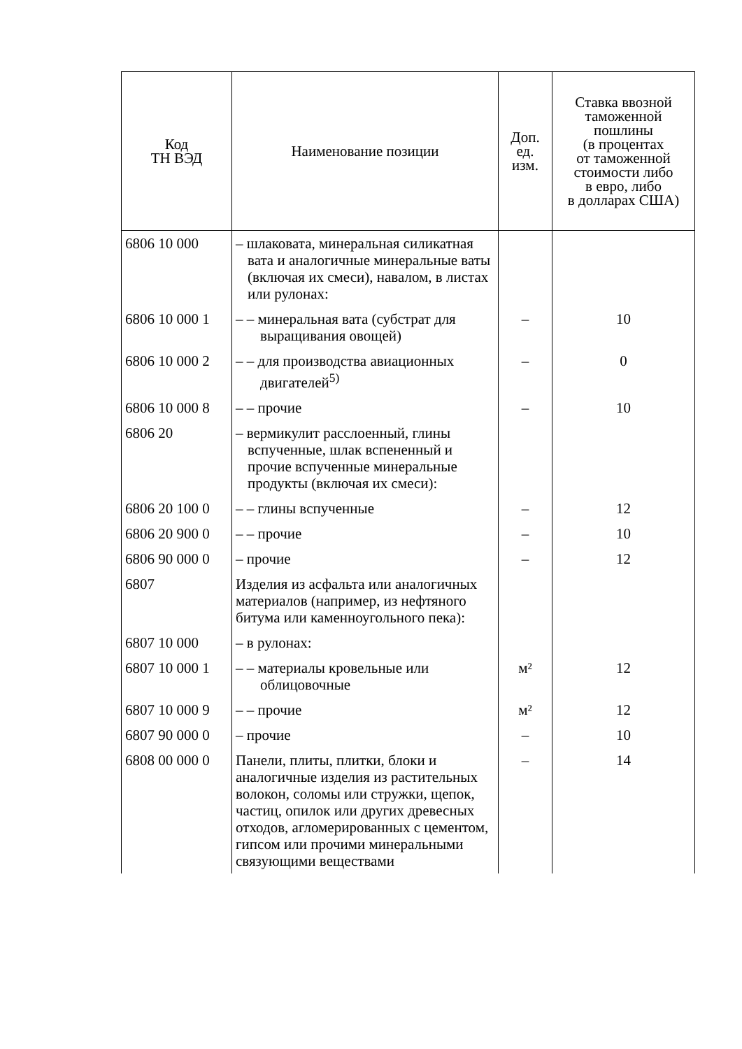| Код ТН ВЭД | Наименование позиции | Доп. ед. изм. | Ставка ввозной таможенной пошлины (в процентах от таможенной стоимости либо в евро, либо в долларах США) |
| --- | --- | --- | --- |
| 6806 10 000 | – шлаковата, минеральная силикатная вата и аналогичные минеральные ваты (включая их смеси), навалом, в листах или рулонах: | | |
| 6806 10 000 1 | – – минеральная вата (субстрат для выращивания овощей) | – | 10 |
| 6806 10 000 2 | – – для производства авиационных двигателей<sup>5)</sup> | – | 0 |
| 6806 10 000 8 | – – прочие | – | 10 |
| 6806 20 | – вермикулит расслоенный, глины вспученные, шлак вспененный и прочие вспученные минеральные продукты (включая их смеси): | | |
| 6806 20 100 0 | – – глины вспученные | – | 12 |
| 6806 20 900 0 | – – прочие | – | 10 |
| 6806 90 000 0 | – прочие | – | 12 |
| 6807 | Изделия из асфальта или аналогичных материалов (например, из нефтяного битума или каменноугольного пека): | | |
| 6807 10 000 | – в рулонах: | | |
| 6807 10 000 1 | – – материалы кровельные или облицовочные | м² | 12 |
| 6807 10 000 9 | – – прочие | м² | 12 |
| 6807 90 000 0 | – прочие | – | 10 |
| 6808 00 000 0 | Панели, плиты, плитки, блоки и аналогичные изделия из растительных волокон, соломы или стружки, щепок, частиц, опилок или других древесных отходов, агломерированных с цементом, гипсом или прочими минеральными связующими веществами | – | 14 |